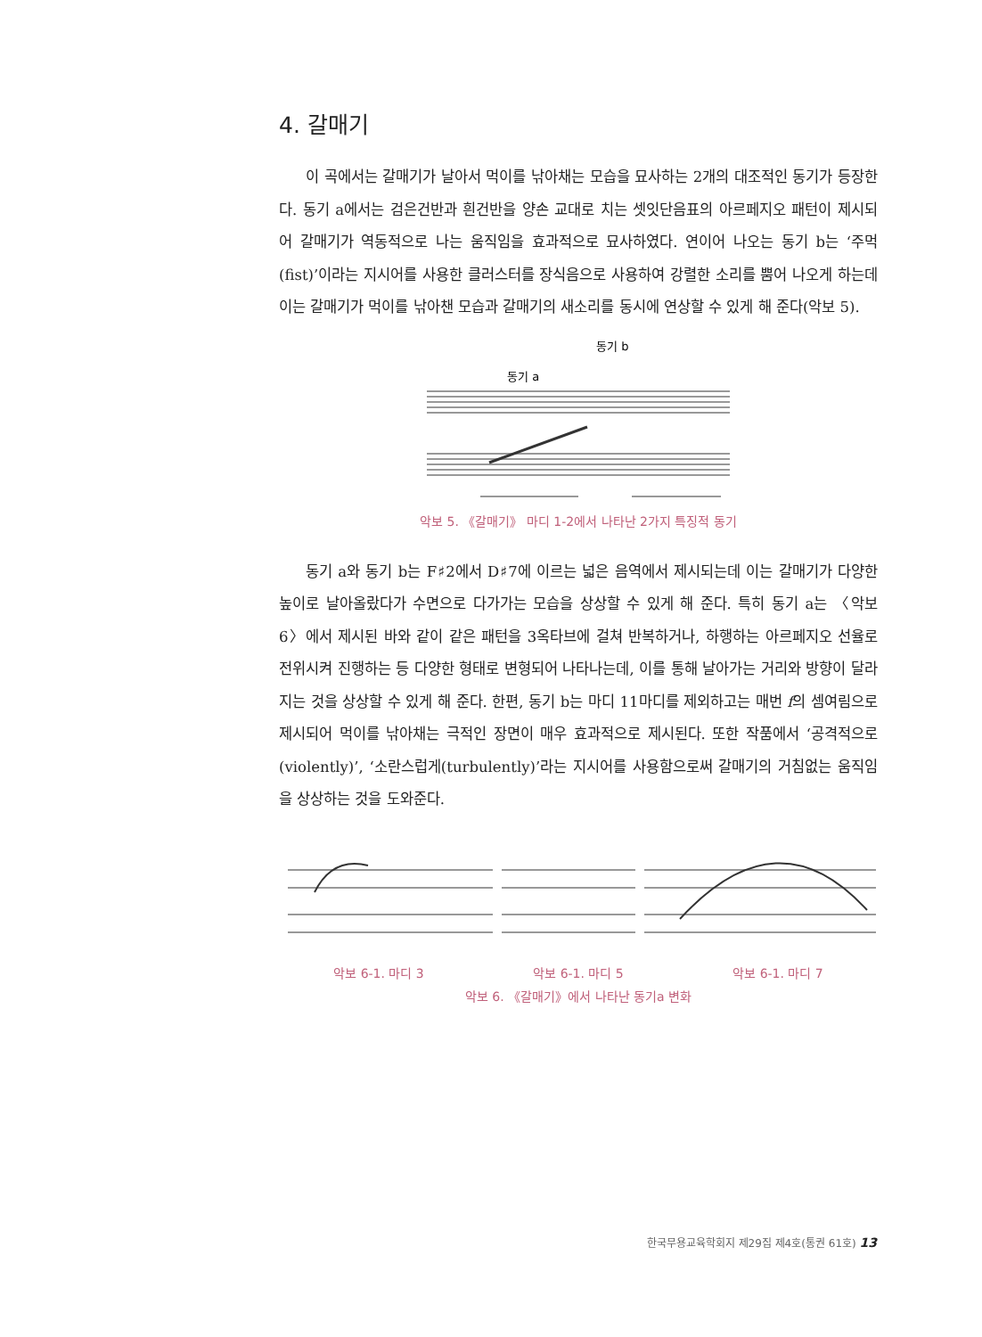4. 갈매기
이 곡에서는 갈매기가 날아서 먹이를 낚아채는 모습을 묘사하는 2개의 대조적인 동기가 등장한다. 동기 a에서는 검은건반과 흰건반을 양손 교대로 치는 셋잇단음표의 아르페지오 패턴이 제시되어 갈매기가 역동적으로 나는 움직임을 효과적으로 묘사하였다. 연이어 나오는 동기 b는 ‘주먹(fist)’이라는 지시어를 사용한 클러스터를 장식음으로 사용하여 강렬한 소리를 뿜어 나오게 하는데 이는 갈매기가 먹이를 낚아챈 모습과 갈매기의 새소리를 동시에 연상할 수 있게 해 준다(악보 5).
동기 b
동기 a
악보 5. 《갈매기》 마디 1-2에서 나타난 2가지 특징적 동기
동기 a와 동기 b는 F♯2에서 D♯7에 이르는 넓은 음역에서 제시되는데 이는 갈매기가 다양한 높이로 날아올랐다가 수면으로 다가가는 모습을 상상할 수 있게 해 준다. 특히 동기 a는 〈악보 6〉에서 제시된 바와 같이 같은 패턴을 3옥타브에 걸쳐 반복하거나, 하행하는 아르페지오 선율로 전위시켜 진행하는 등 다양한 형태로 변형되어 나타나는데, 이를 통해 날아가는 거리와 방향이 달라지는 것을 상상할 수 있게 해 준다. 한편, 동기 b는 마디 11마디를 제외하고는 매번 f의 셈여림으로 제시되어 먹이를 낚아채는 극적인 장면이 매우 효과적으로 제시된다. 또한 작품에서 ‘공격적으로(violently)’, ‘소란스럽게(turbulently)’라는 지시어를 사용함으로써 갈매기의 거침없는 움직임을 상상하는 것을 도와준다.
악보 6-1. 마디 3 악보 6-1. 마디 5 악보 6-1. 마디 7
악보 6. 《갈매기》에서 나타난 동기a 변화
한국무용교육학회지 제29집 제4호(통권 61호) 13